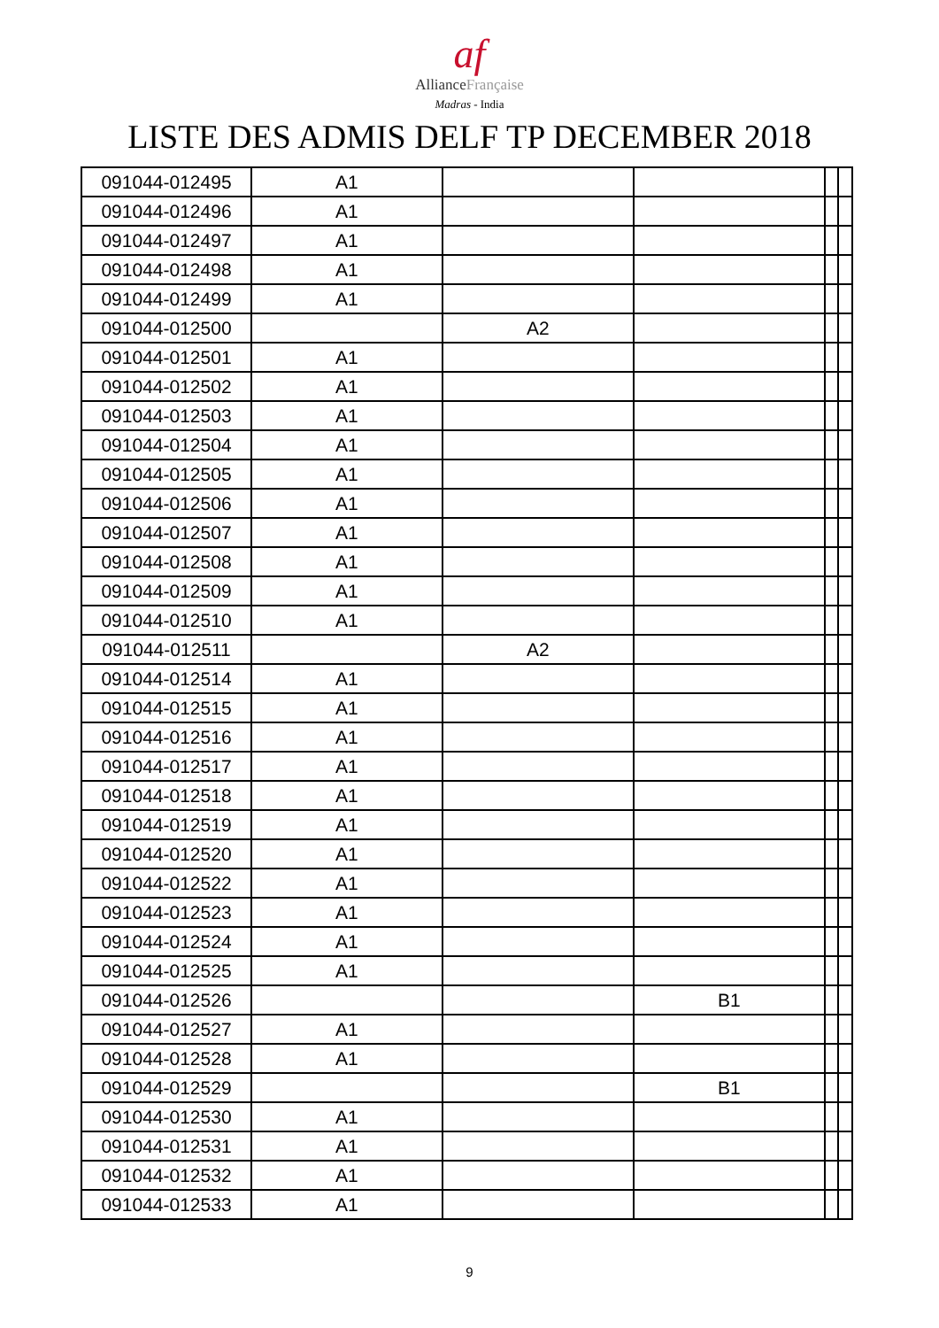af
AllianceFrançaise
Madras - India
LISTE DES ADMIS DELF TP DECEMBER 2018
| 091044-012495 | A1 | | | | |
| 091044-012496 | A1 | | | | |
| 091044-012497 | A1 | | | | |
| 091044-012498 | A1 | | | | |
| 091044-012499 | A1 | | | | |
| 091044-012500 | | A2 | | | |
| 091044-012501 | A1 | | | | |
| 091044-012502 | A1 | | | | |
| 091044-012503 | A1 | | | | |
| 091044-012504 | A1 | | | | |
| 091044-012505 | A1 | | | | |
| 091044-012506 | A1 | | | | |
| 091044-012507 | A1 | | | | |
| 091044-012508 | A1 | | | | |
| 091044-012509 | A1 | | | | |
| 091044-012510 | A1 | | | | |
| 091044-012511 | | A2 | | | |
| 091044-012514 | A1 | | | | |
| 091044-012515 | A1 | | | | |
| 091044-012516 | A1 | | | | |
| 091044-012517 | A1 | | | | |
| 091044-012518 | A1 | | | | |
| 091044-012519 | A1 | | | | |
| 091044-012520 | A1 | | | | |
| 091044-012522 | A1 | | | | |
| 091044-012523 | A1 | | | | |
| 091044-012524 | A1 | | | | |
| 091044-012525 | A1 | | | | |
| 091044-012526 | | | B1 | | |
| 091044-012527 | A1 | | | | |
| 091044-012528 | A1 | | | | |
| 091044-012529 | | | B1 | | |
| 091044-012530 | A1 | | | | |
| 091044-012531 | A1 | | | | |
| 091044-012532 | A1 | | | | |
| 091044-012533 | A1 | | | | |
9